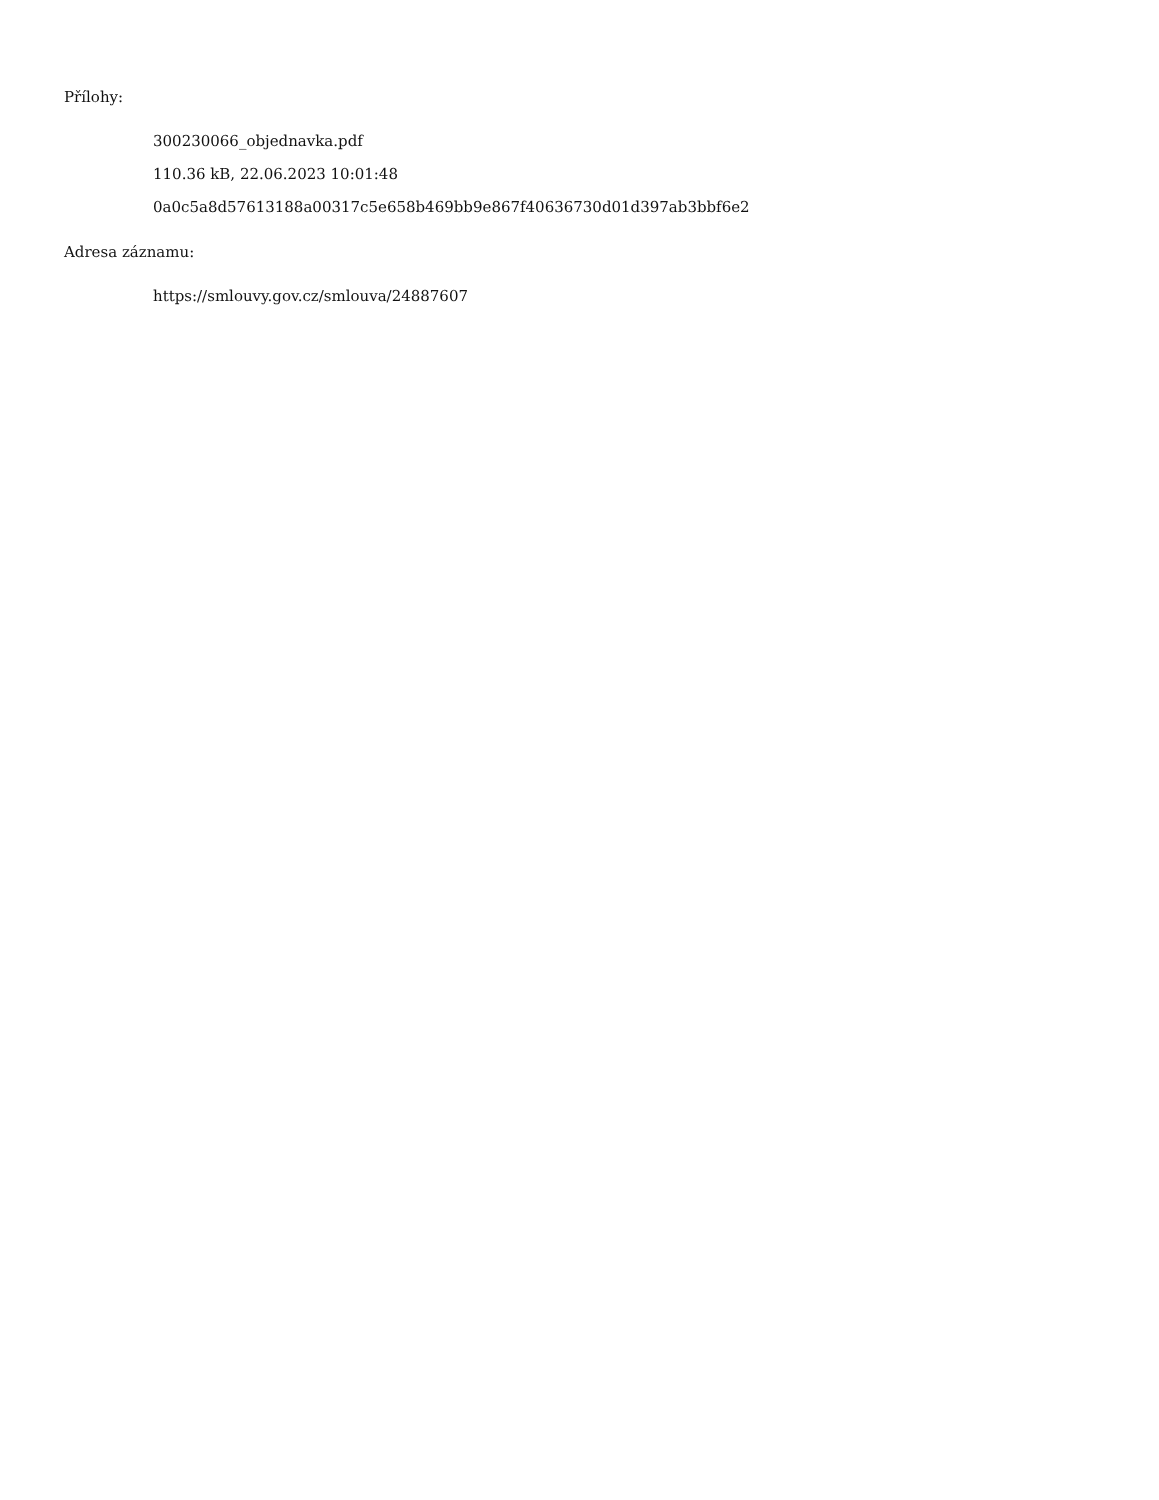Přílohy:
300230066_objednavka.pdf
110.36 kB, 22.06.2023 10:01:48
0a0c5a8d57613188a00317c5e658b469bb9e867f40636730d01d397ab3bbf6e2
Adresa záznamu:
https://smlouvy.gov.cz/smlouva/24887607